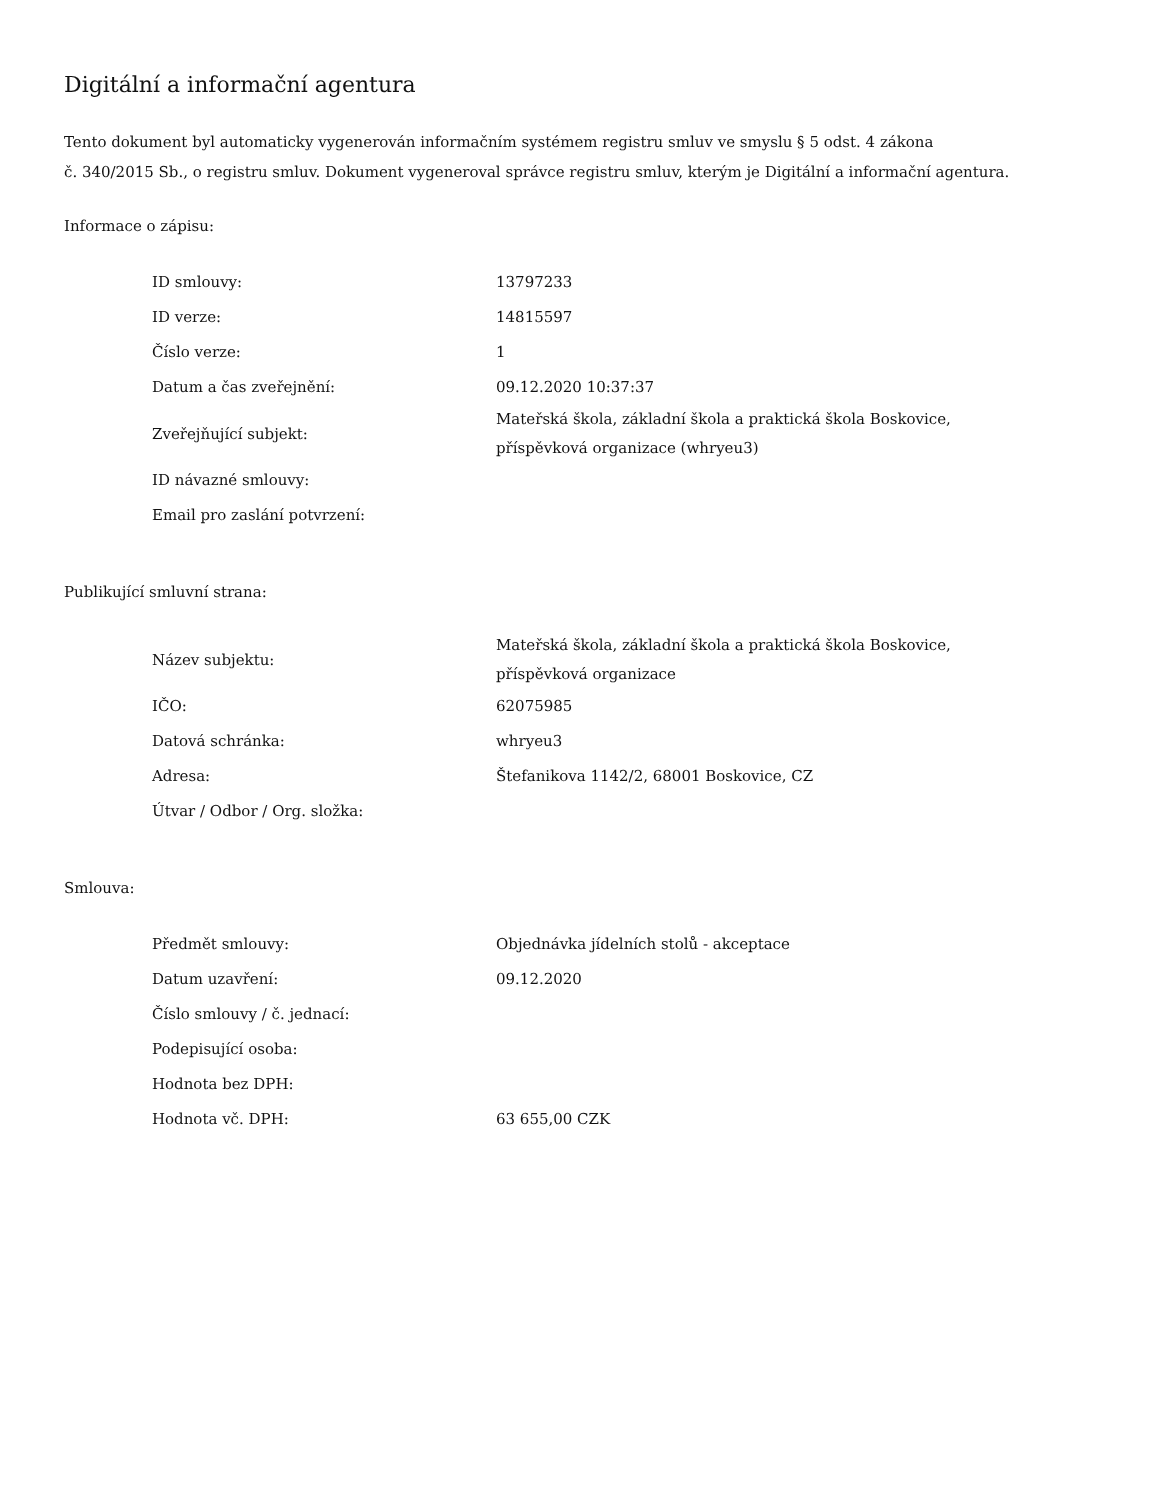Digitální a informační agentura
Tento dokument byl automaticky vygenerován informačním systémem registru smluv ve smyslu § 5 odst. 4 zákona
č. 340/2015 Sb., o registru smluv. Dokument vygeneroval správce registru smluv, kterým je Digitální a informační agentura.
Informace o zápisu:
| ID smlouvy: | 13797233 |
| ID verze: | 14815597 |
| Číslo verze: | 1 |
| Datum a čas zveřejnění: | 09.12.2020 10:37:37 |
| Zveřejňující subjekt: | Mateřská škola, základní škola a praktická škola Boskovice, příspěvková organizace (whryeu3) |
| ID návazné smlouvy: | |
| Email pro zaslání potvrzení: | |
Publikující smluvní strana:
| Název subjektu: | Mateřská škola, základní škola a praktická škola Boskovice, příspěvková organizace |
| IČO: | 62075985 |
| Datová schránka: | whryeu3 |
| Adresa: | Štefanikova 1142/2, 68001 Boskovice, CZ |
| Útvar / Odbor / Org. složka: | |
Smlouva:
| Předmět smlouvy: | Objednávka jídelních stolů - akceptace |
| Datum uzavření: | 09.12.2020 |
| Číslo smlouvy / č. jednací: | |
| Podepisující osoba: | |
| Hodnota bez DPH: | |
| Hodnota vč. DPH: | 63 655,00 CZK |